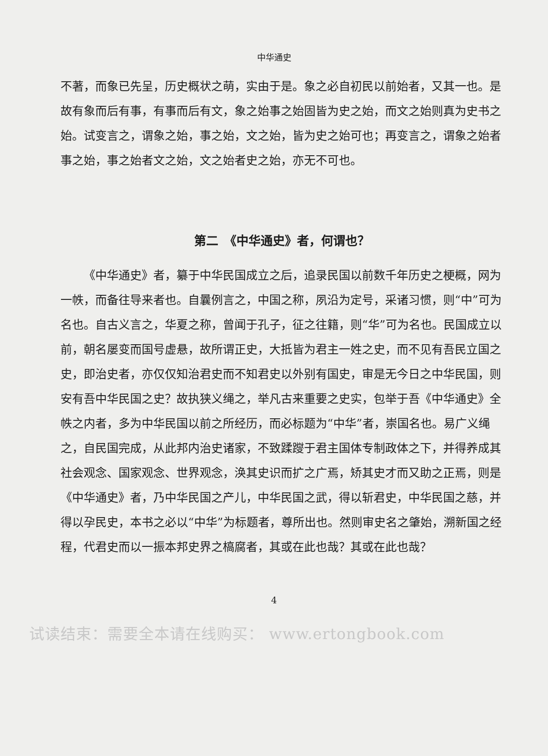中华通史
不著，而象已先呈，历史概状之萌，实由于是。象之必自初民以前始者，又其一也。是故有象而后有事，有事而后有文，象之始事之始固皆为史之始，而文之始则真为史书之始。试变言之，谓象之始，事之始，文之始，皆为史之始可也；再变言之，谓象之始者事之始，事之始者文之始，文之始者史之始，亦无不可也。
第二　《中华通史》者，何谓也？
《中华通史》者，纂于中华民国成立之后，追录民国以前数千年历史之梗概，网为一帙，而备往导来者也。自曩例言之，中国之称，夙沿为定号，采诸习惯，则“中”可为名也。自古义言之，华夏之称，曾闻于孔子，征之往籍，则“华”可为名也。民国成立以前，朝名屡变而国号虚悬，故所谓正史，大抵皆为君主一姓之史，而不见有吾民立国之史，即治史者，亦仅仅知治君史而不知君史以外别有国史，审是无今日之中华民国，则安有吾中华民国之史？故执狭义绳之，举凡古来重要之史实，包举于吾《中华通史》全帙之内者，多为中华民国以前之所经历，而必标题为“中华”者，崇国名也。易广义绳之，自民国完成，从此邦内治史诸家，不致蹂躞于君主国体专制政体之下，并得养成其社会观念、国家观念、世界观念，涣其史识而扩之广焉，矫其史才而又助之正焉，则是《中华通史》者，乃中华民国之产儿，中华民国之武，得以斩君史，中华民国之慈，并得以孕民史，本书之必以“中华”为标题者，尊所出也。然则审史名之肇始，溯新国之经程，代君史而以一振本邦史界之槁腐者，其或在此也哉？其或在此也哉？
4
试读结束：需要全本请在线购买： www.ertongbook.com